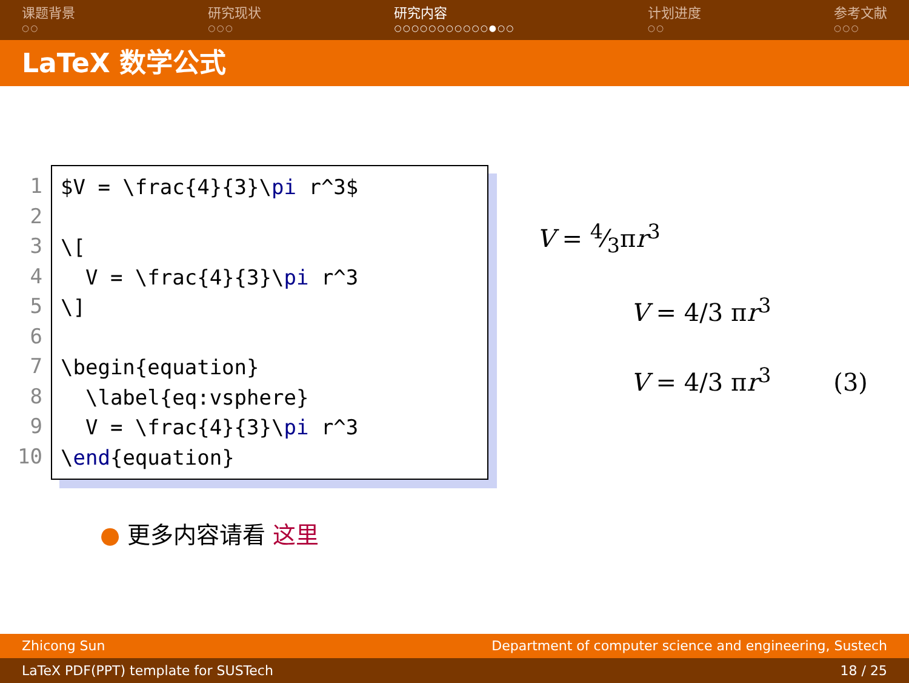课题背景
○○
研究现状
○○○
研究内容
○○○○○○○○○○○●○○
计划进度
○○
参考文献
○○○
LaTeX 数学公式
1
2
3
4
5
6
7
8
9
10
$V = \frac{4}{3}\pi r^3$ \[ V = \frac{4}{3}\pi r^3 \] \begin{equation} \label{eq:vsphere} V = \frac{4}{3}\pi r^3 \end{equation}
V = 4⁄3πr<sup>3</sup>
V = 4/3 πr<sup>3</sup>
V = 4/3 πr<sup>3</sup> (3)
● 更多内容请看 这里
Zhicong Sun Department of computer science and engineering, Sustech
LaTeX PDF(PPT) template for SUSTech 18 / 25